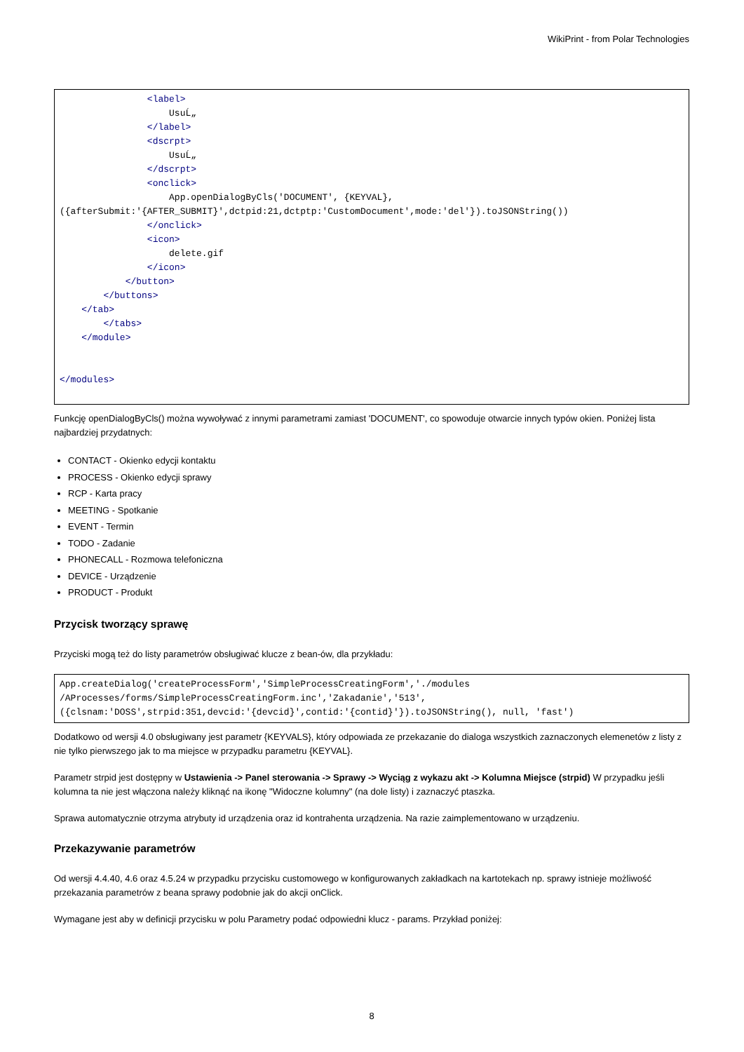WikiPrint - from Polar Technologies
                <label>
                    UsuĹ„
                </label>
                <dscrpt>
                    UsuĹ„
                </dscrpt>
                <onclick>
                    App.openDialogByCls('DOCUMENT', {KEYVAL},
({afterSubmit:'{AFTER_SUBMIT}',dctpid:21,dctptp:'CustomDocument',mode:'del'}).toJSONString())
                </onclick>
                <icon>
                    delete.gif
                </icon>
            </button>
        </buttons>
    </tab>
        </tabs>
    </module>


</modules>
Funkcję openDialogByCls() można wywoływać z innymi parametrami zamiast 'DOCUMENT', co spowoduje otwarcie innych typów okien. Poniżej lista najbardziej przydatnych:
CONTACT - Okienko edycji kontaktu
PROCESS - Okienko edycji sprawy
RCP - Karta pracy
MEETING - Spotkanie
EVENT - Termin
TODO - Zadanie
PHONECALL - Rozmowa telefoniczna
DEVICE - Urządzenie
PRODUCT - Produkt
Przycisk tworzący sprawę
Przyciski mogą też do listy parametrów obsługiwać klucze z bean-ów, dla przykładu:
App.createDialog('createProcessForm','SimpleProcessCreatingForm','./modules
/AProcesses/forms/SimpleProcessCreatingForm.inc','Zakadanie','513',
({clsnam:'DOSS',strpid:351,devcid:'{devcid}',contid:'{contid}'}).toJSONString(), null, 'fast')
Dodatkowo od wersji 4.0 obsługiwany jest parametr {KEYVALS}, który odpowiada ze przekazanie do dialoga wszystkich zaznaczonych elemenetów z listy z nie tylko pierwszego jak to ma miejsce w przypadku parametru {KEYVAL}.
Parametr strpid jest dostępny w Ustawienia -> Panel sterowania -> Sprawy -> Wyciąg z wykazu akt -> Kolumna Miejsce (strpid) W przypadku jeśli kolumna ta nie jest włączona należy kliknąć na ikonę "Widoczne kolumny" (na dole listy) i zaznaczyć ptaszka.
Sprawa automatycznie otrzyma atrybuty id urządzenia oraz id kontrahenta urządzenia. Na razie zaimplementowano w urządzeniu.
Przekazywanie parametrów
Od wersji 4.4.40, 4.6 oraz 4.5.24 w przypadku przycisku customowego w konfigurowanych zakładkach na kartotekach np. sprawy istnieje możliwość przekazania parametrów z beana sprawy podobnie jak do akcji onClick.
Wymagane jest aby w definicji przycisku w polu Parametry podać odpowiedni klucz - params. Przykład poniżej:
8